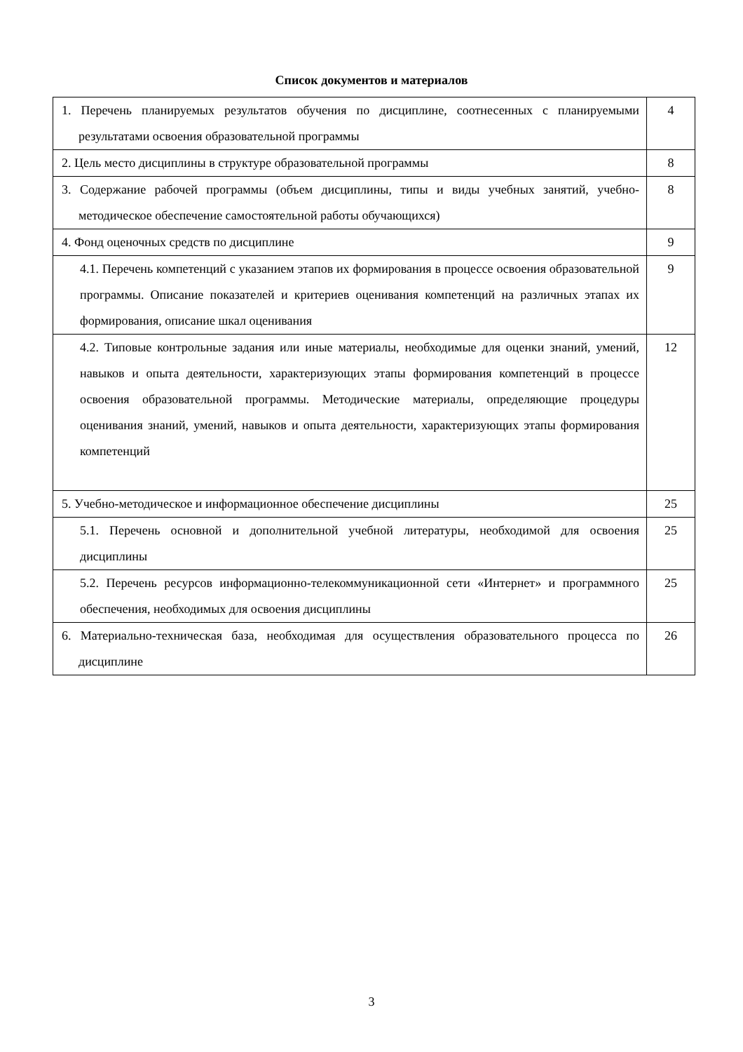Список документов и материалов
| 1. Перечень планируемых результатов обучения по дисциплине, соотнесенных с планируемыми результатами освоения образовательной программы | 4 |
| 2. Цель место дисциплины в структуре образовательной программы | 8 |
| 3. Содержание рабочей программы (объем дисциплины, типы и виды учебных занятий, учебно-методическое обеспечение самостоятельной работы обучающихся) | 8 |
| 4. Фонд оценочных средств по дисциплине | 9 |
| 4.1. Перечень компетенций с указанием этапов их формирования в процессе освоения образовательной программы. Описание показателей и критериев оценивания компетенций на различных этапах их формирования, описание шкал оценивания | 9 |
| 4.2. Типовые контрольные задания или иные материалы, необходимые для оценки знаний, умений, навыков и опыта деятельности, характеризующих этапы формирования компетенций в процессе освоения образовательной программы. Методические материалы, определяющие процедуры оценивания знаний, умений, навыков и опыта деятельности, характеризующих этапы формирования компетенций | 12 |
| 5. Учебно-методическое и информационное обеспечение дисциплины | 25 |
| 5.1. Перечень основной и дополнительной учебной литературы, необходимой для освоения дисциплины | 25 |
| 5.2. Перечень ресурсов информационно-телекоммуникационной сети «Интернет» и программного обеспечения, необходимых для освоения дисциплины | 25 |
| 6. Материально-техническая база, необходимая для осуществления образовательного процесса по дисциплине | 26 |
3